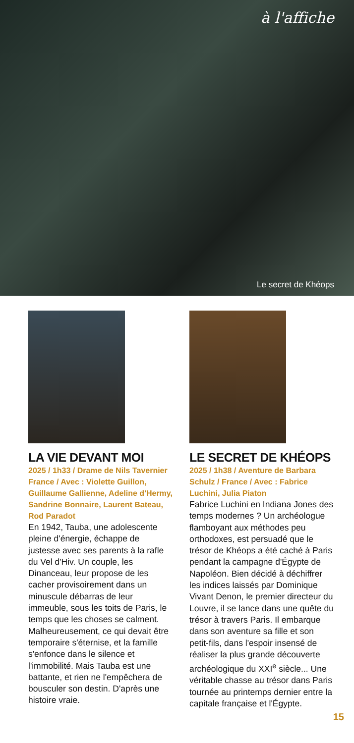à l'affiche
Le secret de Khéops
LA VIE DEVANT MOI
2025 / 1h33 / Drame de Nils Tavernier France / Avec : Violette Guillon, Guillaume Gallienne, Adeline d'Hermy, Sandrine Bonnaire, Laurent Bateau, Rod Paradot
En 1942, Tauba, une adolescente pleine d'énergie, échappe de justesse avec ses parents à la rafle du Vel d'Hiv. Un couple, les Dinanceau, leur propose de les cacher provisoirement dans un minuscule débarras de leur immeuble, sous les toits de Paris, le temps que les choses se calment. Malheureusement, ce qui devait être temporaire s'éternise, et la famille s'enfonce dans le silence et l'immobilité. Mais Tauba est une battante, et rien ne l'empêchera de bousculer son destin. D'après une histoire vraie.
LE SECRET DE KHÉOPS
2025 / 1h38 / Aventure de Barbara Schulz / France / Avec : Fabrice Luchini, Julia Piaton
Fabrice Luchini en Indiana Jones des temps modernes ? Un archéologue flamboyant aux méthodes peu orthodoxes, est persuadé que le trésor de Khéops a été caché à Paris pendant la campagne d'Égypte de Napoléon. Bien décidé à déchiffrer les indices laissés par Dominique Vivant Denon, le premier directeur du Louvre, il se lance dans une quête du trésor à travers Paris. Il embarque dans son aventure sa fille et son petit-fils, dans l'espoir insensé de réaliser la plus grande découverte archéologique du XXI<sup>e</sup> siècle... Une véritable chasse au trésor dans Paris tournée au printemps dernier entre la capitale française et l'Égypte.
15